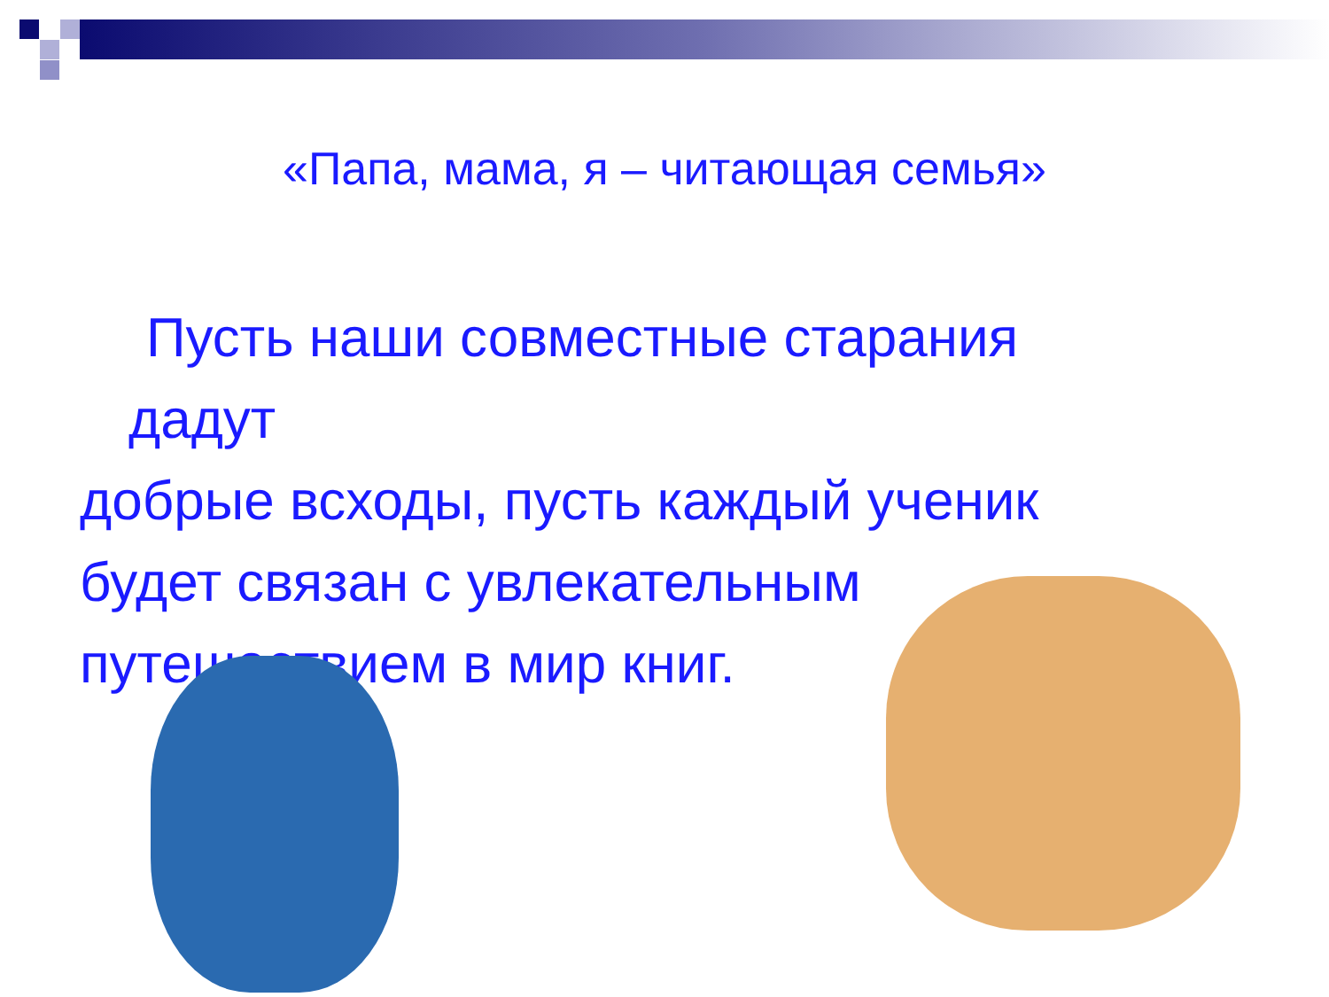«Папа, мама, я – читающая семья»
Пусть наши совместные старания
дадут
добрые всходы, пусть каждый ученик
будет связан с увлекательным
путешествием в мир книг.